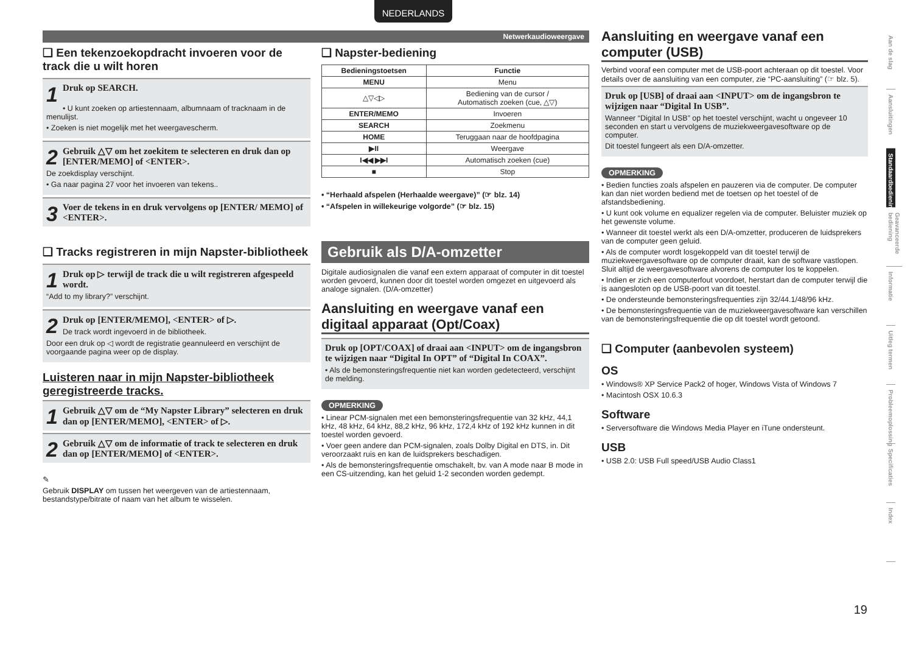NEDERLANDS
Netwerkaudioweergave
❑ Een tekenzoekopdracht invoeren voor de track die u wilt horen
1 Druk op SEARCH.
• U kunt zoeken op artiestennaam, albumnaam of tracknaam in de menulijst.
• Zoeken is niet mogelijk met het weergavescherm.
2 Gebruik △▽ om het zoekitem te selecteren en druk dan op [ENTER/MEMO] of <ENTER>.
De zoekdisplay verschijnt.
• Ga naar pagina 27 voor het invoeren van tekens..
3 Voer de tekens in en druk vervolgens op [ENTER/ MEMO] of <ENTER>.
❑ Tracks registreren in mijn Napster-bibliotheek
1 Druk op ▷ terwijl de track die u wilt registreren afgespeeld wordt.
“Add to my library?” verschijnt.
2 Druk op [ENTER/MEMO], <ENTER> of ▷.
De track wordt ingevoerd in de bibliotheek.
Door een druk op ◁ wordt de registratie geannuleerd en verschijnt de voorgaande pagina weer op de display.
Luisteren naar in mijn Napster-bibliotheek geregistreerde tracks.
1 Gebruik △▽ om de “My Napster Library” selecteren en druk dan op [ENTER/MEMO], <ENTER> of ▷.
2 Gebruik △▽ om de informatie of track te selecteren en druk dan op [ENTER/MEMO] of <ENTER>.
✎
Gebruik DISPLAY om tussen het weergeven van de artiestennaam, bestandstype/bitrate of naam van het album te wisselen.
❑ Napster-bediening
| Bedieningstoetsen | Functie |
| --- | --- |
| MENU | Menu |
| △▽◁▷ | Bediening van de cursor / Automatisch zoeken (cue, △▽) |
| ENTER/MEMO | Invoeren |
| SEARCH | Zoekmenu |
| HOME | Teruggaan naar de hoofdpagina |
| ▶II | Weergave |
| I◀◀ ▶▶I | Automatisch zoeken (cue) |
| ■ | Stop |
• “Herhaald afspelen (Herhaalde weergave)” (☞ blz. 14)
• “Afspelen in willekeurige volgorde” (☞ blz. 15)
Gebruik als D/A-omzetter
Digitale audiosignalen die vanaf een extern apparaat of computer in dit toestel worden gevoerd, kunnen door dit toestel worden omgezet en uitgevoerd als analoge signalen. (D/A-omzetter)
Aansluiting en weergave vanaf een digitaal apparaat (Opt/Coax)
Druk op [OPT/COAX] of draai aan <INPUT> om de ingangsbron te wijzigen naar “Digital In OPT” of “Digital In COAX”.
• Als de bemonsteringsfrequentie niet kan worden gedetecteerd, verschijnt de melding.
OPMERKING
• Linear PCM-signalen met een bemonsteringsfrequentie van 32 kHz, 44,1 kHz, 48 kHz, 64 kHz, 88,2 kHz, 96 kHz, 172,4 kHz of 192 kHz kunnen in dit toestel worden gevoerd.
• Voer geen andere dan PCM-signalen, zoals Dolby Digital en DTS, in. Dit veroorzaakt ruis en kan de luidsprekers beschadigen.
• Als de bemonsteringsfrequentie omschakelt, bv. van A mode naar B mode in een CS-uitzending, kan het geluid 1-2 seconden worden gedempt.
Aansluiting en weergave vanaf een computer (USB)
Verbind vooraf een computer met de USB-poort achteraan op dit toestel. Voor details over de aansluiting van een computer, zie “PC-aansluiting” (☞ blz. 5).
Druk op [USB] of draai aan <INPUT> om de ingangsbron te wijzigen naar “Digital In USB”.
Wanneer “Digital In USB” op het toestel verschijnt, wacht u ongeveer 10 seconden en start u vervolgens de muziekweergavesoftware op de computer.
Dit toestel fungeert als een D/A-omzetter.
OPMERKING
• Bedien functies zoals afspelen en pauzeren via de computer. De computer kan dan niet worden bediend met de toetsen op het toestel of de afstandsbediening.
• U kunt ook volume en equalizer regelen via de computer. Beluister muziek op het gewenste volume.
• Wanneer dit toestel werkt als een D/A-omzetter, produceren de luidsprekers van de computer geen geluid.
• Als de computer wordt losgekoppeld van dit toestel terwijl de muziekweergavesoftware op de computer draait, kan de software vastlopen. Sluit altijd de weergavesoftware alvorens de computer los te koppelen.
• Indien er zich een computerfout voordoet, herstart dan de computer terwijl die is aangesloten op de USB-poort van dit toestel.
• De ondersteunde bemonsteringsfrequenties zijn 32/44.1/48/96 kHz.
• De bemonsteringsfrequentie van de muziekweergavesoftware kan verschillen van de bemonsteringsfrequentie die op dit toestel wordt getoond.
❑ Computer (aanbevolen systeem)
OS
• Windows® XP Service Pack2 of hoger, Windows Vista of Windows 7
• Macintosh OSX 10.6.3
Software
• Serversoftware die Windows Media Player en iTune ondersteunt.
USB
• USB 2.0: USB Full speed/USB Audio Class1
Aan de slag
Aansluitingen
Standaardbediening
Geavanceerde bediening
Informatie
Uitleg termen
Probleemoplossing
Specificaties
Index
19